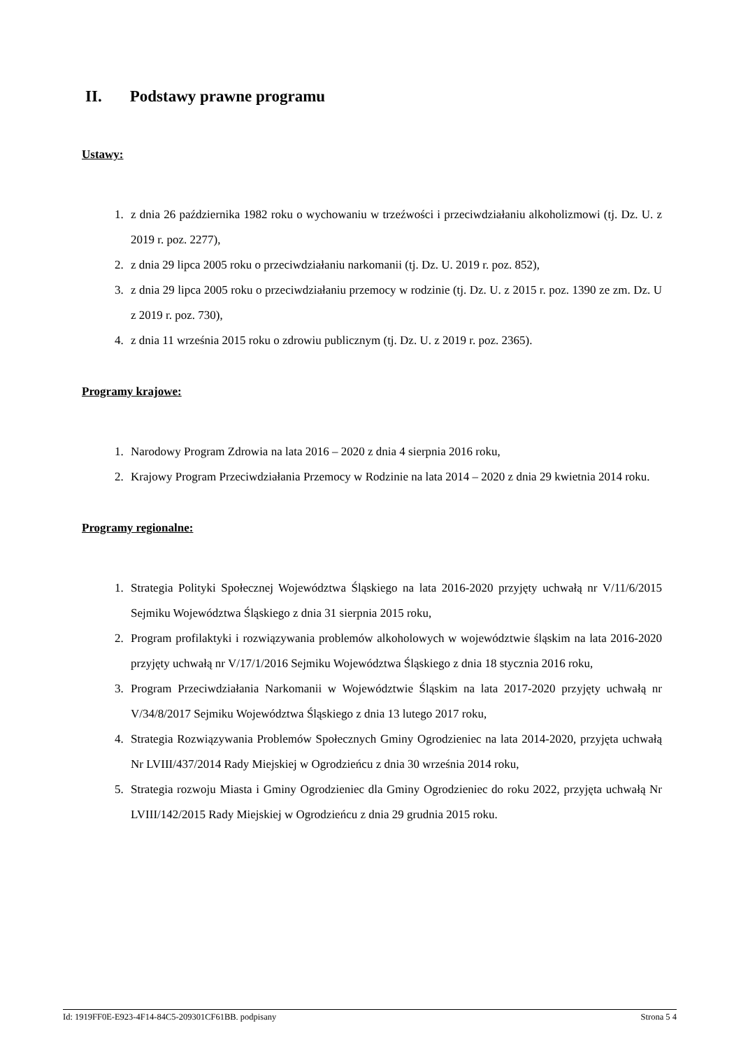II. Podstawy prawne programu
Ustawy:
1. z dnia 26 października 1982 roku o wychowaniu w trzeźwości i przeciwdziałaniu alkoholizmowi (tj. Dz. U. z 2019 r. poz. 2277),
2. z dnia 29 lipca 2005 roku o przeciwdziałaniu narkomanii (tj. Dz. U. 2019 r. poz. 852),
3. z dnia 29 lipca 2005 roku o przeciwdziałaniu przemocy w rodzinie (tj. Dz. U. z 2015 r. poz. 1390 ze zm. Dz. U z 2019 r. poz. 730),
4. z dnia 11 września 2015 roku o zdrowiu publicznym (tj. Dz. U. z 2019 r. poz. 2365).
Programy krajowe:
1. Narodowy Program Zdrowia na lata 2016 – 2020 z dnia 4 sierpnia 2016 roku,
2. Krajowy Program Przeciwdziałania Przemocy w Rodzinie na lata 2014 – 2020 z dnia 29 kwietnia 2014 roku.
Programy regionalne:
1. Strategia Polityki Społecznej Województwa Śląskiego na lata 2016-2020 przyjęty uchwałą nr V/11/6/2015 Sejmiku Województwa Śląskiego z dnia 31 sierpnia 2015 roku,
2. Program profilaktyki i rozwiązywania problemów alkoholowych w województwie śląskim na lata 2016-2020 przyjęty uchwałą nr V/17/1/2016 Sejmiku Województwa Śląskiego z dnia 18 stycznia 2016 roku,
3. Program Przeciwdziałania Narkomanii w Województwie Śląskim na lata 2017-2020 przyjęty uchwałą nr V/34/8/2017 Sejmiku Województwa Śląskiego z dnia 13 lutego 2017 roku,
4. Strategia Rozwiązywania Problemów Społecznych Gminy Ogrodzieniec na lata 2014-2020, przyjęta uchwałą Nr LVIII/437/2014 Rady Miejskiej w Ogrodzieńcu z dnia 30 września 2014 roku,
5. Strategia rozwoju Miasta i Gminy Ogrodzieniec dla Gminy Ogrodzieniec do roku 2022, przyjęta uchwałą Nr LVIII/142/2015 Rady Miejskiej w Ogrodzieńcu z dnia 29 grudnia 2015 roku.
Id: 1919FF0E-E923-4F14-84C5-209301CF61BB. podpisany Strona 5 4